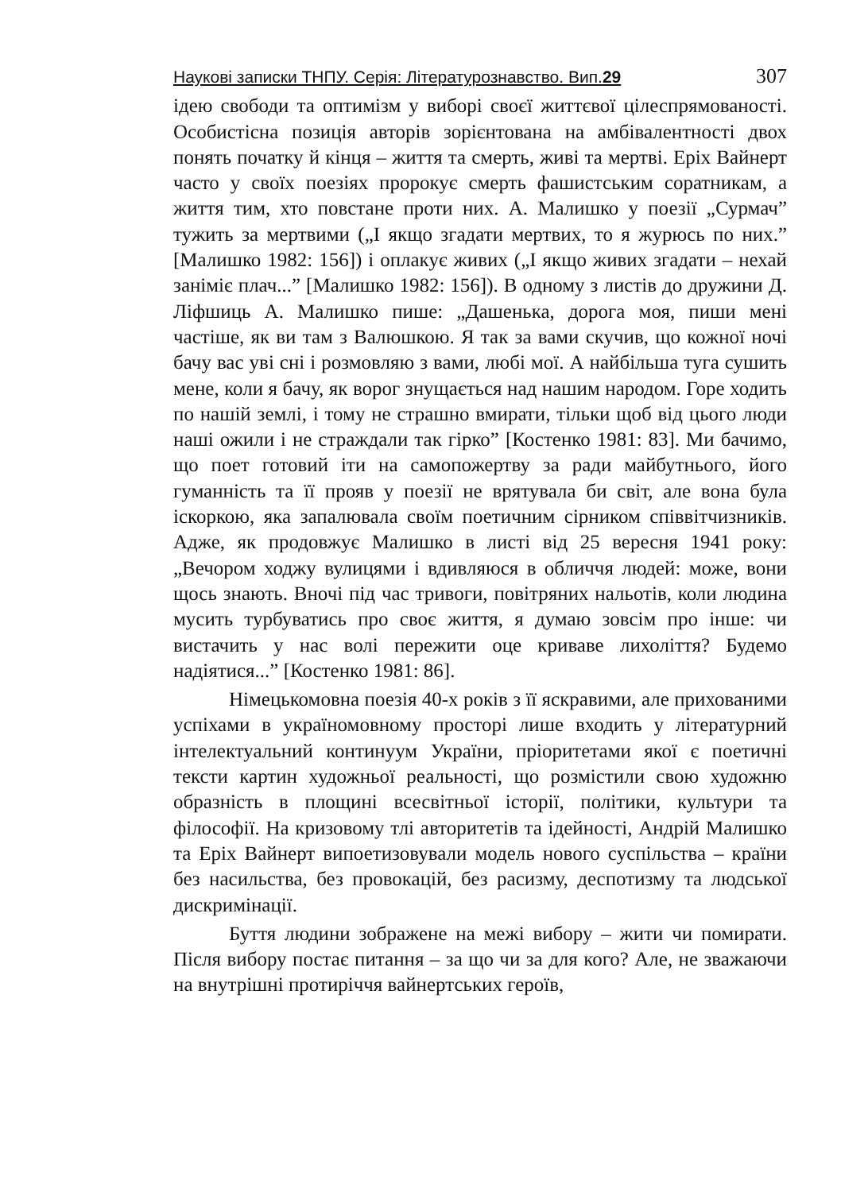Наукові записки ТНПУ. Серія: Літературознавство. Вип.29 307
ідею свободи та оптимізм у виборі своєї життєвої цілеспрямованості. Особистісна позиція авторів зорієнтована на амбівалентності двох понять початку й кінця – життя та смерть, живі та мертві. Еріх Вайнерт часто у своїх поезіях пророкує смерть фашистським соратникам, а життя тим, хто повстане проти них. А. Малишко у поезії „Сурмач” тужить за мертвими („І якщо згадати мертвих, то я журюсь по них.” [Малишко 1982: 156]) і оплакує живих („І якщо живих згадати – нехай заніміє плач...” [Малишко 1982: 156]). В одному з листів до дружини Д. Ліфшиць А. Малишко пише: „Дашенька, дорога моя, пиши мені частіше, як ви там з Валюшкою. Я так за вами скучив, що кожної ночі бачу вас уві сні і розмовляю з вами, любі мої. А найбільша туга сушить мене, коли я бачу, як ворог знущається над нашим народом. Горе ходить по нашій землі, і тому не страшно вмирати, тільки щоб від цього люди наші ожили і не страждали так гірко” [Костенко 1981: 83]. Ми бачимо, що поет готовий іти на самопожертву за ради майбутнього, його гуманність та її прояв у поезії не врятувала би світ, але вона була іскоркою, яка запалювала своїм поетичним сірником співвітчизників. Адже, як продовжує Малишко в листі від 25 вересня 1941 року: „Вечором ходжу вулицями і вдивляюся в обличчя людей: може, вони щось знають. Вночі під час тривоги, повітряних нальотів, коли людина мусить турбуватись про своє життя, я думаю зовсім про інше: чи вистачить у нас волі пережити оце криваве лихоліття? Будемо надіятися...” [Костенко 1981: 86].
Німецькомовна поезія 40-х років з її яскравими, але прихованими успіхами в україномовному просторі лише входить у літературний інтелектуальний континуум України, пріоритетами якої є поетичні тексти картин художньої реальності, що розмістили свою художню образність в площині всесвітньої історії, політики, культури та філософії. На кризовому тлі авторитетів та ідейності, Андрій Малишко та Еріх Вайнерт випоетизовували модель нового суспільства – країни без насильства, без провокацій, без расизму, деспотизму та людської дискримінації.
Буття людини зображене на межі вибору – жити чи помирати. Після вибору постає питання – за що чи за для кого? Але, не зважаючи на внутрішні протиріччя вайнертських героїв,